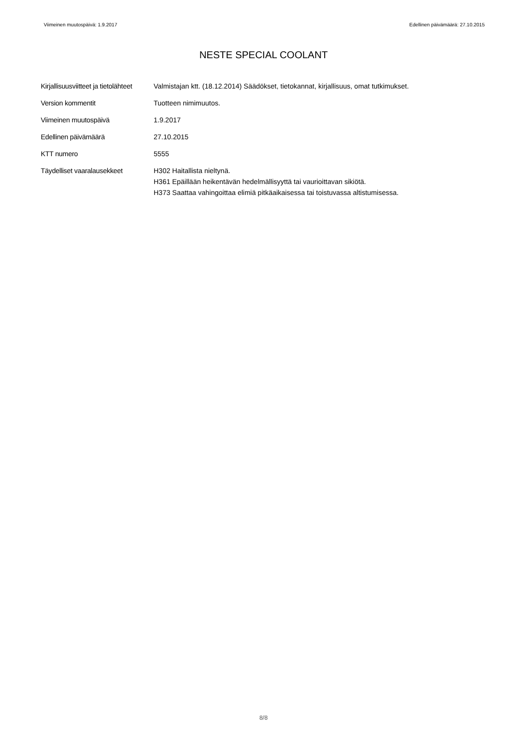Viimeinen muutospäivä: 1.9.2017 Edellinen päivämäärä: 27.10.2015
NESTE SPECIAL COOLANT
| Kirjallisuusviitteet ja tietolähteet | Valmistajan ktt. (18.12.2014) Säädökset, tietokannat, kirjallisuus, omat tutkimukset. |
| Version kommentit | Tuotteen nimimuutos. |
| Viimeinen muutospäivä | 1.9.2017 |
| Edellinen päivämäärä | 27.10.2015 |
| KTT numero | 5555 |
| Täydelliset vaaralausekkeet | H302 Haitallista nieltynä. H361 Epäillään heikentävän hedelmällisyyttä tai vaurioittavan sikiötä. H373 Saattaa vahingoittaa elimiä pitkäaikaisessa tai toistuvassa altistumisessa. |
8/8